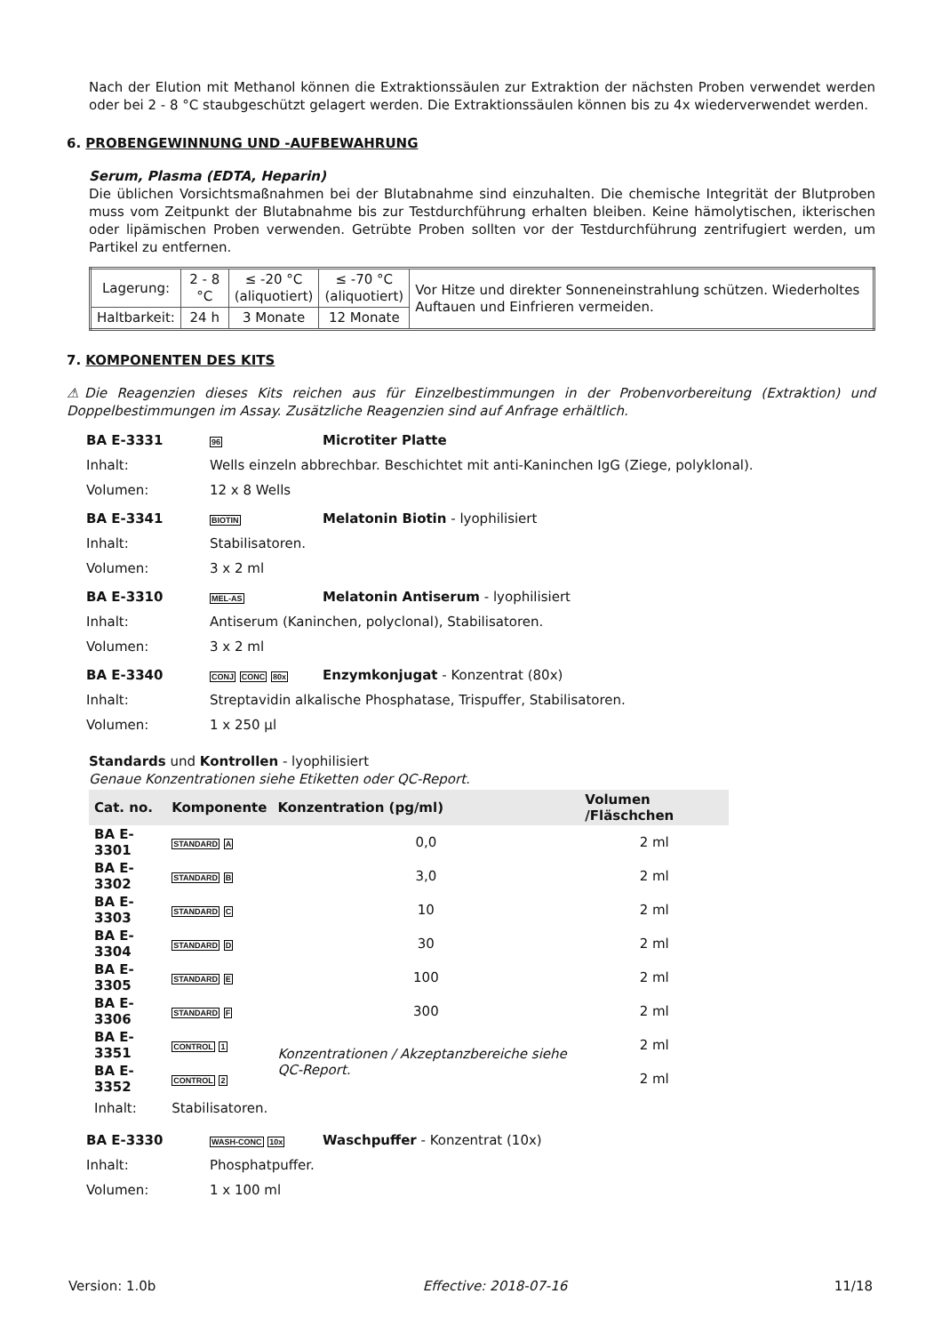Nach der Elution mit Methanol können die Extraktionssäulen zur Extraktion der nächsten Proben verwendet werden oder bei 2 - 8 °C staubgeschützt gelagert werden. Die Extraktionssäulen können bis zu 4x wiederverwendet werden.
6. PROBENGEWINNUNG UND -AUFBEWAHRUNG
Serum, Plasma (EDTA, Heparin)
Die üblichen Vorsichtsmaßnahmen bei der Blutabnahme sind einzuhalten. Die chemische Integrität der Blutproben muss vom Zeitpunkt der Blutabnahme bis zur Testdurchführung erhalten bleiben. Keine hämolytischen, ikterischen oder lipämischen Proben verwenden. Getrübte Proben sollten vor der Testdurchführung zentrifugiert werden, um Partikel zu entfernen.
| Lagerung: | 2 - 8 °C | ≤ -20 °C (aliquotiert) | ≤ -70 °C (aliquotiert) | Vor Hitze und direkter Sonneneinstrahlung schützen. Wiederholtes Auftauen und Einfrieren vermeiden. |
| Haltbarkeit: | 24 h | 3 Monate | 12 Monate | |
7. KOMPONENTEN DES KITS
⚠Die Reagenzien dieses Kits reichen aus für Einzelbestimmungen in der Probenvorbereitung (Extraktion) und Doppelbestimmungen im Assay. Zusätzliche Reagenzien sind auf Anfrage erhältlich.
BA E-3331 96 Microtiter Platte Inhalt: Wells einzeln abbrechbar. Beschichtet mit anti-Kaninchen IgG (Ziege, polyklonal). Volumen: 12 x 8 Wells
BA E-3341 BIOTIN Melatonin Biotin - lyophilisiert Inhalt: Stabilisatoren. Volumen: 3 x 2 ml
BA E-3310 MEL-AS Melatonin Antiserum - lyophilisiert Inhalt: Antiserum (Kaninchen, polyclonal), Stabilisatoren. Volumen: 3 x 2 ml
BA E-3340 CONJ CONC 80x Enzymkonjugat - Konzentrat (80x) Inhalt: Streptavidin alkalische Phosphatase, Trispuffer, Stabilisatoren. Volumen: 1 x 250 µl
Standards und Kontrollen - lyophilisiert
Genaue Konzentrationen siehe Etiketten oder QC-Report.
| Cat. no. | Komponente | Konzentration (pg/ml) | Volumen /Fläschchen |
| --- | --- | --- | --- |
| BA E-3301 | STANDARD A | 0,0 | 2 ml |
| BA E-3302 | STANDARD B | 3,0 | 2 ml |
| BA E-3303 | STANDARD C | 10 | 2 ml |
| BA E-3304 | STANDARD D | 30 | 2 ml |
| BA E-3305 | STANDARD E | 100 | 2 ml |
| BA E-3306 | STANDARD F | 300 | 2 ml |
| BA E-3351 | CONTROL 1 | Konzentrationen / Akzeptanzbereiche siehe QC-Report. | 2 ml |
| BA E-3352 | CONTROL 2 | | 2 ml |
| Inhalt: | Stabilisatoren. | | |
BA E-3330 WASH-CONC 10x Waschpuffer - Konzentrat (10x) Inhalt: Phosphatpuffer. Volumen: 1 x 100 ml
Version: 1.0b Effective: 2018-07-16 11/18